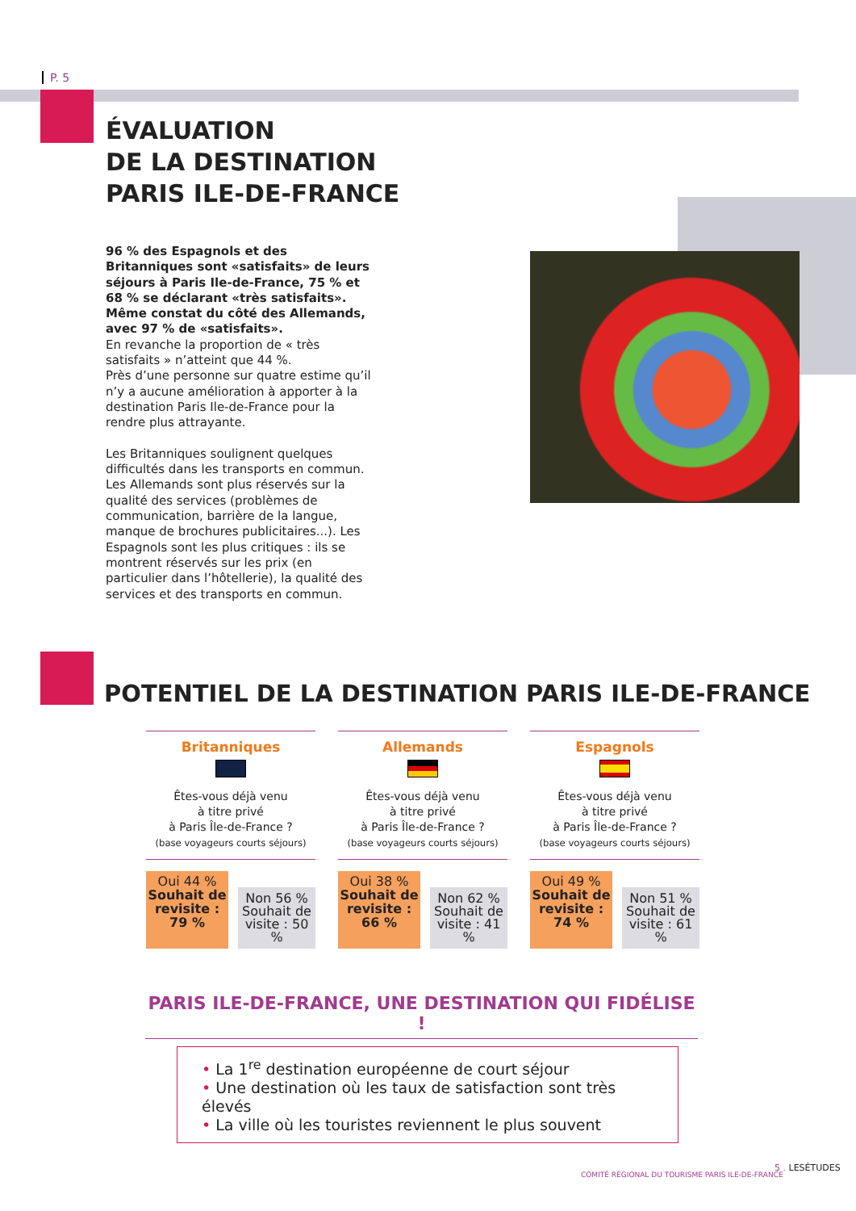P. 5
ÉVALUATION
DE LA DESTINATION
PARIS ILE-DE-FRANCE
96 % des Espagnols et des Britanniques sont «satisfaits» de leurs séjours à Paris Ile-de-France, 75 % et 68 % se déclarant «très satisfaits». Même constat du côté des Allemands, avec 97 % de «satisfaits».
En revanche la proportion de « très satisfaits » n’atteint que 44 %.
Près d’une personne sur quatre estime qu’il n’y a aucune amélioration à apporter à la destination Paris Ile-de-France pour la rendre plus attrayante.
Les Britanniques soulignent quelques difficultés dans les transports en commun. Les Allemands sont plus réservés sur la qualité des services (problèmes de communication, barrière de la langue, manque de brochures publicitaires...). Les Espagnols sont les plus critiques : ils se montrent réservés sur les prix (en particulier dans l’hôtellerie), la qualité des services et des transports en commun.
POTENTIEL DE LA DESTINATION PARIS ILE-DE-FRANCE
Britanniques
Êtes-vous déjà venu
à titre privé
à Paris Île-de-France ?
(base voyageurs courts séjours)
Oui 44 %
Souhait de revisite : 79 %
Non 56 %
Souhait de visite : 50 %
Allemands
Êtes-vous déjà venu
à titre privé
à Paris Île-de-France ?
(base voyageurs courts séjours)
Oui 38 %
Souhait de revisite : 66 %
Non 62 %
Souhait de visite : 41 %
Espagnols
Êtes-vous déjà venu
à titre privé
à Paris Île-de-France ?
(base voyageurs courts séjours)
Oui 49 %
Souhait de revisite : 74 %
Non 51 %
Souhait de visite : 61 %
PARIS ILE-DE-FRANCE, UNE DESTINATION QUI FIDÉLISE !
• La 1<sup>re</sup> destination européenne de court séjour
• Une destination où les taux de satisfaction sont très élevés
• La ville où les touristes reviennent le plus souvent
5 . LESÉTUDES
COMITÉ RÉGIONAL DU TOURISME PARIS ILE-DE-FRANCE